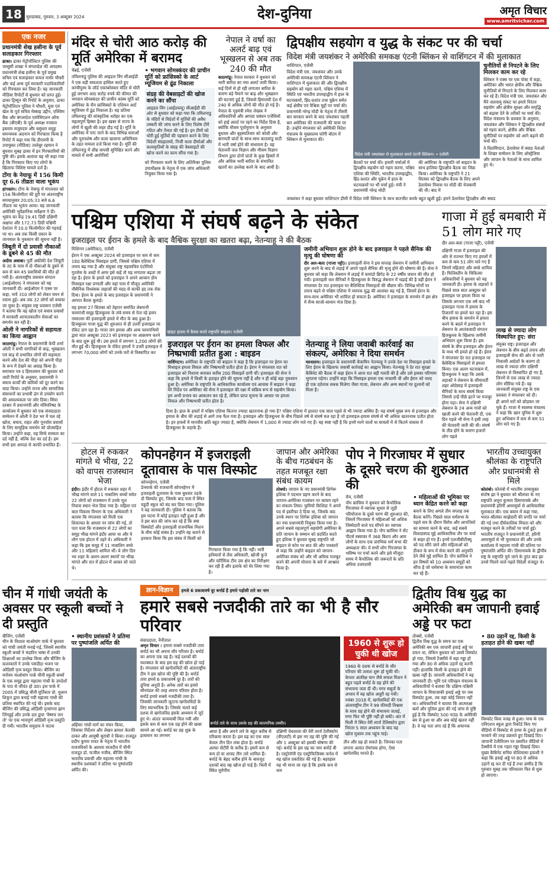18 मुरादाबाद, गुरुवार, 3 अक्टूबर 2024
देश-दुनिया
अमृत विचार
www.amritvichar.com
एक नजर
प्रधानमंत्री शेख हसीना के पूर्व सलाहकार गिरफ्तार
ढाका। ढाका मेट्रोपॉलिटन पुलिस की जासूसी शाखा ने बंगलादेश की अपदस्थ प्रधानमंत्री शेख हसीना के पूर्व प्रमुख सचिव एवं सलाहकार कमल नासेर चौधरी और कई अन्य पूर्व सरकारी पदाधिकारियों को गिरफ्तार कर लिया है। यह जानकारी मीडिया रिपोर्टों से बुधवार को प्राप्त हुई। ढाका ट्रिब्यून की रिपोर्ट के अनुसार, ढाका मेट्रोपॉलिटन पुलिस ने चौधरी, युवा एवं खेल के पूर्व सचिव मेस्बाह उद्दीन, एक्जिम बैंक और बंगलादेश एसोसिएशन ऑफ बैंक (बीएबी) के पूर्व अध्यक्ष नजरुल इस्लाम मजूमदार और बसुंधरा समूह समन्वयक अदनान को गिरफ्तार किया है रिपोर्ट में कहा गया कि डीएमपी के उपायुक्त (मीडिया) तालेबुर रहमान ने बुधवार सुबह ढाका में इन गिरफ्तारियों की पुष्टि की। इसके अलावा यह भी कहा गया है कि गिरफ्तार किए गए लोगों के खिलाफ विशिष्ट मामले दर्ज हैं।
टोंगा के नेयाफू में 156 किमी दूर 6.6 तीव्रता वाला भूकंप
हांगकांग। टोंगा के नेयाफू में मंगलवार को 156 किलोमीटर की दूरी पर अंतरराष्ट्रीय समयानुसार 20:05:33 बजे 6.6 तीव्रता का भूकंप आया। यह जानकारी अमेरिकी भूवैज्ञानिक सर्वेक्षण ने दी। भूकंप का केंद्र 19.41 डिग्री दक्षिणी अक्षांश और 172.73 डिग्री पश्चिमी देशांतर में 10.0 किलोमीटर की गहराई पर था। अब तक किसी प्रकार के जानमाल के नुकसान की सूचना नहीं है।
जिबूती में दो प्रवासी नौकाओं के डूबने से 45 की मौत
अदीस अबाबा। पूर्वी अफ्रीकी देश जिबूती के तट के पास में दो नौकाओं के डूबने से कम से कम 45 प्रवासियों की मौत हो गयी है। अंतरराष्ट्रीय प्रवासन संगठन (आईओएम) ने मंगलवार को यह जानकारी दी। आईओएम ने एक्स पर कहा, नावें 310 लोगों को लेकर यमन से रवाना हुई। अब तक 32 लोगों को बचाया जा चुका है। संयुक्त राष्ट्र प्रवासन एजेंसी ने बताया कि वह खोज एवं बचाव प्रयासों में सरकारी आपातकालीन सेवाओं का समर्थन कर रही है।
ओली ने नागरिकों से सहायता का किया आह्वान
काठमांडू। नेपाल के प्रधानमंत्री केपी शर्मा ओली ने सभी नागरिकों से बाढ़, भूस्खलन एवं बाढ़ से प्रभावित लोगों की सहायता करने और देश की पीड़ा को अपनी पीड़ा के रूप में देखने का आग्रह किया है। समाचार पत्र द हिमालयन की बुधवार को जारी रिपोर्ट के अनुसार, प्रधानमंत्री ने बचाव कार्यों की कमियों को दूर करने का वादा किया। उन्होंने राज्य और सामाजिक संसाधनों का प्रभावी ढंग से उपयोग करने की आवश्यकता पर जोर दिया। सिंघा दरबार में प्रधानमंत्री और मंत्रिपरिषद के कार्यालय में बुधवार को एक संवाददाता सम्मेलन में ओली ने देश भर में चल रहे खोज, बचाव, राहत और पुनर्वास प्रयासों के लिए सामूहिक समर्थन को प्रोत्साहित किया। उन्होंने कहा, यह सिर्फ सरकार का दर्द नहीं है, बल्कि देश का दर्द है। हम सभी इस आपदा से काफी प्रभावित हैं।
मंदिर से चोरी आठ करोड़ की मूर्ति अमेरिका में बरामद
चेन्नई, एजेंसी
तमिलनाडु पुलिस की आइडल विंग सीआईडी ने एक बड़ी सफलता हासिल करते हुए कांचीपुरम के लॉर्ड एकांबरेस्वरर मंदिर से चोरी हुई लगभग आठ करोड़ रुपये की कीमत की भगवान सोमस्कंदर की प्राचीन कांस्य मूर्ति को अमेरिका के सैन फ्रांसिस्को के एशियन आर्ट म्यूजियम में ढूंढ निकाला है। यह प्रतिमा तमिलनाडु की सांस्कृतिक धरोहर का एक महत्वपूर्ण हिस्सा है। इस खबर से राज्य के लोगों में खुशी की लहर दौड़ गई है। मूर्ति के अमेरिका में पाए जाने के बाद विभिन्न धाराओं और पुरावशेष और कला खजाना अधिनियम के तहत मामला दर्ज किया गया है। मूर्ति की तमिलनाडु में शीघ्र वापसी सुनिश्चित करने और मामले में सभी आरोपियों
• भगवान सोमस्कंदर की प्राचीन मूर्ति को फ्रांसिस्को के आर्ट म्यूजियम से ढूंढ निकाला
संग्रह की वेबसाइटों की खोज करने का सौंपा
आइडल विंग (आईडब्ल्यू) सीआईडी की ओर से बुधवार को कहा गया कि तमिलनाडु के मंदिरों से विदेशों में मूर्तियों की अवैध तस्करी की जांच करने के लिए विशेष टीमें गठित और तैनात की गई है। इन टीमों को चोरी हुई मूर्तियों की पहचान करने के लिए विदेशी संग्रहालयों, निजी कला दीर्घाओं और कलाकृतियों के संग्रह की वेबसाइटों की खोज करने का काम सौंपा गया है।
को गिरफ्तार करने के लिए अतिरिक्त पुलिस उपाधीक्षक के नेतृत्व में एक जांच अधिकारी नियुक्त किया गया है।
नेपाल ने वर्षा का अलर्ट बाढ़ एवं भूस्खलन से अब तक 240 की मौत
काठमांडू। नेपाल सरकार ने बुधवार को भारी बारिश का नया अलर्ट जारी किया। कई दिनों से हो रही लगातार बारिश के कारण बड़े पैमाने पर बाढ़ और भूस्खलन की घटनाएं हुई हैं, जिससे हिमालयी देश में 240 से अधिक लोगों की मौत हो गई है। नेपाल के गृहमंत्री रमेश लेखक ने अधिकारियों और आपदा प्रबंधन एजेंसियों को हाई अलर्ट पर रहने का निर्देश दिया है, क्योंकि मौसम पूर्वानुमान के अनुसार बुधवार और बृहस्पतिवार को कोशी और बागमती प्रांतों के साथ-साथ काठमांडू घाटी में भारी वर्षा होने की संभावना है। यह चेतावनी जल विज्ञान और मौसम विज्ञान विभाग द्वारा दोनों प्रांतों के कुछ हिस्सों में और अधिक भारी बारिश के संभावित खतरों का उल्लेख करने के बाद आयी है।
द्विपक्षीय सहयोग व युद्ध के संकट पर की चर्चा
विदेश मंत्री जयशंकर ने अमेरिकी समकक्ष एंटनी ब्लिंकन से वाशिंगटन में की मुलाकात
वाशिंगटन, एजेंसी
विदेश मंत्री एस. जयशंकर और उनके अमेरिकी समकक्ष एंटनी ब्लिंकन ने वाशिंगटन में मुलाकात की और द्विपक्षीय सहयोग को गहरा करने, पश्चिम एशिया में स्थिति एवं भारतीय उपमहाद्वीप में हाल के घटनाक्रमों, हिंद-प्रशांत तथा यूक्रेन समेत कई क्षेत्रीय एवं वैश्विक मुद्दों पर चर्चा की। प्रधानमंत्री नरेन्द्र मोदी के नेतृत्व में तीसरी बार सरकार बनने के बाद जयशंकर पहली बार अमेरिका की राजधानी की यात्रा पर हैं। उन्होंने मंगलवार को अमेरिकी विदेश मंत्रालय के मुख्यालय फॉगी बॉटम में ब्लिंकन से मुलाकात की।
विदेश मंत्री जयशंकर से मुलाकात करते एंटनी ब्लिंकन। • एजेंसी
बैठकों पर चर्चा की। हमारी चर्चाओं में द्विपक्षीय सहयोग को गहरा करना, पश्चिम एशिया की स्थिति, भारतीय उपमहाद्वीप, हिंद-प्रशांत और यूक्रेन में हाल के घटनाक्रमों पर भी चर्चा हुई। मंत्री ने प्रधानमंत्री नरेन्द्र मोदी
की अमेरिका के राष्ट्रपति जो बाइडन के साथ हालिया द्विपक्षीय बैठक का जिक्र किया। अमेरिका के राष्ट्रपति ने 21 सितंबर को द्विपक्षीय बैठक के लिए अपने डेलावेयर निवास पर मोदी की मेजबानी की थी। बाद में
चुनौतियों से निपटने के लिए मिलकर काम कर रहे
ब्लिंकन ने एक्स पर एक पोस्ट में कहा, अमेरिका और भारत क्षेत्रीय और वैश्विक चुनौतियों से निपटने के लिए मिलकर काम कर रहे हैं। विदेश मंत्री एस. जयशंकर और मैंने जलवायु संकट पर हमारे निरंतर सहयोग और क्षेत्रीय सुरक्षा और समृद्धि को बढ़ावा देने के तरीकों पर चर्चा की। विदेश मंत्रालय के प्रवक्ता के अनुसार, जयशंकर और ब्लिंकन ने द्विपक्षीय संबंधों को गहरा करने, क्षेत्रीय और वैश्विक चुनौतियों पर सहयोग को आगे बढ़ाने की चर्चा की।
वे विलमिंगटन, डेलावेयर में क्वाड नेताओं के शिखर सम्मेलन के लिए ऑस्ट्रेलिया और जापान के नेताओं के साथ शामिल हुए थे।
जयशंकर ने कहा बुधवार वाशिंगटन डीसी में विदेश मंत्री ब्लिंकन के साथ बातचीत करके बहुत खुशी हुई। हमने डेलावेयर द्विपक्षीय और क्वाड
पश्चिम एशिया में संघर्ष बढ़ने के संकेत
इजराइल पर ईरान के हमले के बाद वैश्विक सुरक्षा का खतरा बढ़ा, नेतन्याहू ने की बैठक
मिशिगन (अमेरिका), एजेंसी
ईरान ने एक अक्टूबर 2024 को इजराइल पर कम से कम 180 बैलेस्टिक मिसाइल दागीं, जिससे पश्चिम एशिया में तनाव बढ़ गया है और संयुक्त राष्ट्र महासचिव एंटोनियो गुतारेस के शब्दों में अगर इसे कहें तो यह लगातार बढ़ता जा रहा है। ईरान के हमले को इजराइल ने अपने आयरन डोम मिसाइल रक्षा प्रणाली और वहां पास में मौजूद अमेरिकी नौसैनिक विध्वंसक जहाजों की मदद से काफी हद तक रोक दिया। ईरान के हमले के बाद इजराइल के प्रधानमंत्री ने आपात बैठक बुलाई।
यह हमला 27 सितंबर को तेहरान समर्थित लेबनानी चरमपंथी समूह हिजबुल्ला के लंबे समय से नेता रहे हसन नसरल्ला की इजराइली हमले में मौत के बाद हुआ है। हिजबुल्ला गाजा युद्ध की शुरुआत से ही उत्तरी इजराइल पर रॉकेट दाग रहा है। गाजा जंग हमास और अन्य चरमपंथियों द्वारा सात अक्टूबर 2023 को इजराइल पर आक्रमण करने के बाद शुरू हुई थी। उस हमले में लगभग 1,200 लोगों की मौत हुई थी। हिजबुल्ला के रॉकेट हमलों ने उत्तरी इजराइल में लगभग 70,000 लोगों को उनके घरों से विस्थापित कर
व्हाइट हाउस में बैठक करते राष्ट्रपति बाइडन। एजेंसी
जमीनी अभियान शुरू होने के बाद इजराइल ने पहले सैनिक की मृत्यु की घोषणा की
दीर अल-बला (गाजा पट्टी)। इजराइली सेना ने इस सप्ताह लेबनान में जमीनी अभियान शुरू करने के बाद से लड़ाई में अपने पहले सैनिक की मृत्यु होने की घोषणा की है। सेना ने बुधवार को कहा कि लेबनान में लड़ाई में कमांडो ब्रिगेड के 22 वर्षीय जवान की मौत हो गयी। इजराइली थल सैनिकों ने हिजबुल्ला के विरुद्ध लेबनान में चढ़ाई की है वहीं ईरान ने मंगलवार देर रात इजराइल पर बैलिस्टिक मिसाइलों की बौछार की। विभिन्न मोर्चों पर तनाव बढ़ने से पश्चिम एशिया में व्यापक युद्ध की आशंका बढ़ गई है, जिसमें ईरान के साथ-साथ अमेरिका भी शामिल हो सकता है। अमेरिका ने इजराइल के समर्थन में इस क्षेत्र में सैन्य साजो-सामान भेज दिया है।
इजराइल पर ईरान का हमला विफल और निष्प्रभावी प्रतीत हुआ : बाइडन
वाशिंगटन। अमेरिका के राष्ट्रपति जो बाइडन ने कहा है कि इजराइल पर ईरान का मिसाइल हमला विफल और निष्प्रभावी प्रतीत होता है। ईरान ने मंगलवार रात को इजराइल को निशाना बनाकर करीब 200 मिसाइलें दागी थीं। इजराइल की सेना ने कहा कि हमले में किसी के हताहत होने की सूचना नहीं है और न ही कोई बड़ा नुकसान हुआ है। अमेरिका के राष्ट्रपति के आधिकारिक कार्यालय एवं आवास में बाइडन ने कहा मेरे निर्देश पर अमेरिका की सेना ने इजराइल की रक्षा में सक्रिय रूप से सहयोग किया। हम अभी प्रभाव का आकलन कर रहे हैं, लेकिन प्राप्त सूचना के आधार पर हमला विफल और निष्प्रभावी प्रतीत होता है।
नेतन्याहू ने लिया जवाबी कार्रवाई का संकल्प, अमेरिका ने दिया समर्थन
यरुशलम। इजराइल के प्रधानमंत्री बेंजामिन नेतन्याहू ने उनके देश पर मिसाइल हमले के लिए ईरान के खिलाफ जवाबी कार्रवाई का आह्वान किया। नेतन्याहू ने देर रात सुरक्षा कैबिनेट की बैठक में कहा ईरान ने आज रात बड़ी गलती की है और उसे इसका परिणाम भुगतना पड़ेगा। उन्होंने कहा कि मिसाइल हमला एक नाकामी थी और ईरान को जल्द ही एक दर्दनाक सबक मिलेगा जैसा गाजा, लेबनान और अन्य स्थानों पर दुश्मनों को मिला है।
दिया है। हाल के हफ्तों में पश्चिम एशिया कितना ज्यादा खतरनाक हो गया है? पश्चिम एशिया में हालात एक साल पहले से भी ज्यादा अस्थिर हैं। यह संघर्ष मुख्य रूप से इजराइल और हमास के बीच की लड़ाई से आगे तक फैल गया है। इजराइल और हिजबुल्ला के बीच पिछले वर्ष से संघर्ष चल रहा है जो इजराइल-हमास संघर्ष से भी अधिक खतरनाक प्रतीत होता है। इन हमलों में मानवीय क्षति बहुत ज्यादा है, क्योंकि लेबनान में 1,000 से ज्यादा लोग मारे गए हैं। यह स्पष्ट नहीं है कि इनमें मरने वालों या घायलों में से कितने वास्तव में हिजबुल्ला के लड़ाके हैं।
गाजा में हुई बमबारी में 51 लोग मारे गए
दीर अल-बला (गाजा पट्टी), एजेंसी
दक्षिणी गाजा में इजराइल की ओर से रातभर किए गए हमलों में कम से कम 51 लोग मारे गए हैं जिनमें महिलाएं और बच्चे शामिल हैं। फिलिस्तीन के चिकित्सा अधिकारियों ने बुधवार को यह जानकारी दी। हमास के लड़ाकों ने पिछले साल सात अक्टूबर को इजराइल पर हमला किया था जिसके लगभग एक वर्ष बाद भी इजराइल गाजा में हमास के ठिकानों पर हमले कर रहा है। इस बीच हमास के समर्थन में हमला करने के बदले में इजराइल ने लेबनान के आतंकवादी संगठन हिजबुल्ला के खिलाफ जमीनी अभियान शुरू किया है। इस संघर्ष के बीच इजराइल और ईरान के मध्य भी हमले हो रहे हैं। ईरान ने मंगलवार देर रात इजराइल पर बैलेस्टिक मिसाइलों से हमला किया। एक अलग घटनाक्रम में, हिजबुल्ला ने कहा कि उसके लड़ाकों ने लेबनान के सीमावर्ती शहर ओदेसाह में इजराइली सैनिकों के साथ संघर्ष किया जिससे उन्हें पीछे हटने पर मजबूर होना पड़ा। सेना ने दक्षिणी लेबनान के 24 अन्य गांवों को खाली करने की चेतावनी दी, एक दिन पहले भी सेना ने इसी तरह की चेतावनी जारी की थी। संघर्ष के तीव्र होने के कारण हजारों लोग पहले
लाख से ज्यादा लोग विस्थापित हुए: संरा
संयुक्त राष्ट्र। इजराइल और लेबनान के बीच बढ़ते तनाव और इजराइली सेना की ओर से जारी निकासी आदेशों के कारण दो लाख से ज्यादा लोग दक्षिणी लेबनान से विस्थापित हो गए हैं, जिनमें से एक लाख से ज्यादा लोग सीरिया गये हैं। यह जानकारी संयुक्त राष्ट्र के एक प्रवक्ता ने मंगलवार को दी।
ही अपने घरों को छोड़कर जा चुके हैं। गाजा में स्वास्थ्य मंत्रालय ने कहा कि खान यूनिस में शुरू हुए अभियान में कम से कम 51 लोग मारे गए हैं।
होटल में रुककर मांगते थे भीख, 22 को वापस राजस्थान भेजा
इंदौर। इंदौर में होटल में रुककर शहर में भीख मांगने वाले 11 नाबालिग बच्चों समेत 22 लोगों को राजस्थान में उनके मूल निवास स्थान भेज दिया गया है। महिला एवं बाल विकास विभाग के एक अधिकारी ने बताया कि मंगलवार को मिली एक शिकायत के आधार पर जांच की गई, तो पता चला कि राजस्थान से 22 लोगों का समूह भीख मांगने इंदौर आया था और ये लोग एक होटल में ठहरे थे। अधिकारी ने कहा कि इस समूह में 11 नाबालिग बच्चे और 11 महिलाएं शामिल थीं। ये लोग दिन भर शहर के अलग-अलग स्थानों पर भीख मांगते और रात में होटल में आकर सो जाते थे।
कोपनहेगन में इजराइली दूतावास के पास विस्फोट
कोपनहेगन, एजेंसी
डेनमार्क की राजधानी कोपनहेगन में इजराइली दूतावास के पास बुधवार तड़के दो विस्फोट हुए, जिसके बाद पास में स्थित यहूदी स्कूल को बंद कर दिया गया। पुलिस ने यह जानकारी दी। पुलिस ने बताया कि इस घटना में कोई हताहत नहीं हुआ है और वे इस बात की जांच कर रहे हैं कि क्या विस्फोटों और इजराइली राजनयिक मिशन के बीच कोई संबंध है। उन्होंने यह बताने से इनकार किया कि इस संबंध में किसी को
गिरफ्तार किया गया है कि नहीं। भारी हथियारों से लैस अधिकारी, खोजी कुत्ते और फॉरेंसिक टीम उस क्षेत्र का निरीक्षण कर रही हैं और इलाके को घेर लिया गया है।
जापान और अमेरिका के बीच गठबंधन के तहत मजबूत रक्षा संबंध कायम
तोक्यो। जापान के नए प्रधानमंत्री शिगेरू इशिबा ने पदभार ग्रहण करने के बाद जापान-अमेरिका गठबंधन पर कायम रहने का संकल्प लिया। फुमियो किशिदा ने अपने पद से इस्तीफा दे दिया था, जिसके बाद उनके स्थान पर शिगेरू इशिबा को जापान का नया प्रधानमंत्री नियुक्त किया गया है। अपने सबसे महत्वपूर्ण सहयोगी अमेरिका के प्रति जापान के सम्मान को प्रदर्शित करते हुए इशिबा ने बुधवार सुबह राष्ट्रपति जो बाइडन से फोन पर बात की और पत्रकारों से कहा कि उन्होंने बाइडन को जापान-अमेरिका संबंध को और भी अधिक मजबूत करने की अपनी योजना के बारे में आश्वस्त किया है।
पोप ने गिरजाघर में सुधार के दूसरे चरण की शुरुआत की
रोम, एजेंसी
पोप फ्रांसिस ने बुधवार को कैथोलिक गिरजाघर में व्यापक सुधार से जुड़ी परियोजना के दूसरे चरण की शुरुआत की, जिसमें गिरजाघर में महिलाओं को अधिक जिम्मेदारी वाले पद सौंपने का व्यापक आह्वान किया गया है। पोप फ्रांसिस ने सेंट पीटर्स स्क्वायर में 368 बिशप और आम लोगों के साथ एक प्रारंभिक धर्म सभा की अध्यक्षता की। ये सभी लोग गिरजाघर के भविष्य पर चर्चा करने और इसे मौजूदा समय में कैथोलिक की जरूरतों के प्रति अधिक उत्तरदायी
• महिलाओं की भूमिका पर ध्यान केंद्रित करने को कहा
बनाने के लिए अगले तीन सप्ताह तक बैठक करेंगे। पिछले साल धर्मसभा के पहले सत्र के दौरान विरोध और आपत्तियों का सामना करने के बाद, कई सबसे विवादास्पद मुद्दे आधिकारिक तौर पर चर्चा से बाहर हो गए हैं। इनमें एलजीबीटीक्यू को पद सौंपे जाने और महिलाओं को डीकन के रूप में सेवा करने की अनुमति देने जैसे मुद्दे शामिल हैं। पोप फ्रांसिस ने इन विषयों को 10 अध्ययन समूहों को सौंपा है जो धर्मसभा के समानांतर काम कर रहे हैं।
भारतीय उच्चायुक्त श्रीलंका के राष्ट्रपति और प्रधानमंत्री से मिले
कोलंबो। कोलंबो में भारतीय उच्चायुक्त संतोष झा ने बुधवार को श्रीलंका के नए राष्ट्रपति अनुरा कुमारा दिसानायके और प्रधानमंत्री हरिनी अमरसूर्या से आधिकारिक मुलाकात की। एक बयान में कहा गया, भारत-श्रीलंका साझेदारी की प्रगति पर चर्चा की गई तथा दीर्घकालिक मित्रता को और मजबूत करने के तरीकों पर चर्चा हुई। भारतीय राजदूत ने प्रधानमंत्री डॉ. हरिनी अमरसूर्या से भी मुलाकात की और उनके कार्यालय में महात्मा गांधी की प्रतिमा पर पुष्पांजलि अर्पित की। दिसानायके के द्वीपीय राष्ट्र के राष्ट्रपति चुने जाने के तुरंत बाद झा उनसे मिलने वाले पहले विदेशी राजदूत थे।
चीन में गांधी जयंती के अवसर पर स्कूली बच्चों ने दी प्रस्तुति
बीजिंग, एजेंसी
चीन के विशाल चाओयांग पार्क में बुधवार को गांधी जयंती मनाई गई, जिसमें स्थानीय स्कूली बच्चों ने मंदारिन भाषा में उनकी शिक्षाओं का उल्लेख किया और बीजिंग के कलाकारों ने उनके पसंदीदा भजन पर ओडिसी नृत्य प्रस्तुत किया। बीजिंग का मनोरम चाओयांग पार्क चीनी स्कूली बच्चों के एक समूह द्वारा महात्मा गांधी के उपदेशों के पाठ से जीवंत हो उठा। इस पार्क में 2005 में प्रसिद्ध चीनी मूर्तिकार प्रो. युआन शिकुन द्वारा बनाई गयी महात्मा गांधी की प्रतिमा स्थापित की गई थी। इसके बाद बीजिंग की प्रसिद्ध ओडिसी नृत्यांगना झांग जिंगहुई और उनके दल द्वारा 'वैष्णव जन तो' पर एक भावपूर्ण ओडिसी नृत्य प्रस्तुति दी गयी। भारतीय समुदाय ने नाटक
• स्थानीय प्रशंसकों ने प्रतिमा पर पुष्पांजलि अर्पित की
अहिंसाः गांधी मार्ग का मंचन किया, जिसका निर्देशन और लेखन क्रमशः केतकी ठाकर और आयुषी सुरांधी ने किया। राजदूत प्रदीप कुमार रावत के नेतृत्व में भारतीय राजनयिकों के अलावा मालदीव में चीनी राजदूत डॉ. फजील नजीब, बीजिंग स्थित भारतीय प्रवासी और महात्मा गांधी के स्थानीय प्रशंसकों ने प्रतिमा पर पुष्पांजलि अर्पित की।
ज्ञान-विज्ञान हमसे 6 प्रकाशवर्ष दूर बर्नार्ड है हमारे पड़ोसी तारे का नाम
हमारे सबसे नजदीकी तारे का भी है सौर परिवार
संवाददाता, नैनीताल
अमृत विचार : हमारा सबसे नजदीकी तारा बर्नार्ड का भी अपना सौर परिवार है। बर्नार्ड का अपना एक ग्रह है। कई दशकों की मशक्कत के बाद इस ग्रह की खोज हो पाई है। मंगलवार को खगोलविदों की अंतरराष्ट्रीय टीम ने इस खोज की पुष्टि की है। बर्नार्ड तारा हमसे 6 प्रकाशवर्ष दूर है। तारों की दुनिया अनूठी है। अनेक तारों का हमारे सौरमंडल की तरह अपना परिवार होता है। बर्नार्ड हमारे सबसे नजदीकी तारा है। जिसकी जानकारी जुटाना खगोलविदों के लिए स्वाभाविक है। जिसके चलते कई दशक से खगोलविद इसके अध्ययन में जुटे हुए थे। अंततः कामयाबी मिल गयी और इसके कम से कम एक ग्रह होने की खबर सामने आ गई। बर्नार्ड का ग्रह शुक्र के द्रव्यमान का लगभग
बर्नार्ड तारे के साथ उसके ग्रह की काल्पनिक तस्वीर।
आधा है और अपने तारे के बहुत करीब से परिक्रमा करता है। इस ग्रह का एक साल केवल तीन दिन लंबा होता है। बर्नार्ड अल्फा सेंटौरी के करीब है। इसमें कम से कम दो या शायद तीन तारे शामिल हैं। बर्नार्ड के बेहद करीब होने के बावजूद दशकों बाद यह खोज हो पाई है। चिली में स्थित यूरोपीय
दक्षिणी वेधशाला की वेरी लार्ज टेलीस्कोप (वीएलटी) से इस नए ग्रह की पुष्टि की गई और 1 अक्टूबर को इसकी घोषणा की गई। बर्नार्ड के इस ग्रह का नाम बर्नार्ड बी है। एस्ट्रोनॉमी एंड एस्ट्रोफिजिक्स जर्नल में यह खोज प्रकाशित की गई है। बहरहाल यह भी माना जा रहा है कि इसके कम से कम
1960 से शुरू हो चुकी थी खोज
1960 के दशक से बर्नार्ड के सौर परिवार की तलाश शुरू हो चुकी थी। केप्लर अंतरिक्ष यान जैसे सफल मिशन ने बहुत पहले बर्नार्ड के ग्रह होने की संभावना जता दी थी। मगर सबूतों के अभाव में यह खोज अधूरी रह गयी। नवंबर 2018 में, खगोलविदों की एक अंतरराष्ट्रीय टीम ने 99 फीसदी विश्वास के साथ ग्रह होने की संभावना जताई, मगर फिर भी पुष्टि नहीं हो सकी। अंत में चिली में स्थित वेरी लार्ज टेलिस्कोप द्वारा निरंतर 5 साल अध्ययन के बाद यह खोज मुकाम तक पहुंच पाई।
तीन और ग्रह हो सकते हैं। जिनका पता लगाना अत्यंत रोमांचक होगा, ऐसा खगोलविद मानते हैं।
द्वितीय विश्व युद्ध का अमेरिकी बम जापानी हवाई अड्डे पर फटा
तोक्यो, एजेंसी
द्वितीय विश्व युद्ध के समय का एक अमेरिकी बम एक जापानी हवाई अड्डे पर दफन था, लेकिन बुधवार को उसमें विस्फोट हो गया, जिससे टैक्सीवे में बड़ा गड्ढा हो गया और 80 से अधिक उड़ानें रद्द करनी पड़ीं। हालांकि किसी के हताहत होने की खबर नहीं है। जापानी अधिकारियों ने यह जानकारी दी। भूमि एवं परिवहन मंत्रालय के अधिकारियों ने बताया कि दक्षिण-पश्चिमी जापान के मियाजाकी हवाई अड्डे पर जब विस्फोट हुआ, तब वहां कोई विमान नहीं था। अधिकारियों ने बताया कि आत्मरक्षा बलों और पुलिस द्वारा की गई जांच से पुष्टि हुई है कि विस्फोट 500 पाउंड के अमेरिकी बम से हुआ था और अब कोई खतरा नहीं है। वे यह पता लगा रहे हैं कि अचानक
• 80 उड़ानें रद्द, किसी के हताहत होने की खबर नहीं
विस्फोट किस वजह से हुआ। पास के एक एविएशन स्कूल द्वारा रिकॉर्ड किए गए वीडियो में विस्फोट से डामर के टुकड़े हवा में फव्वारे की तरह उछलते हुए दिखाई दिए। जापानी टेलीविजन पर प्रसारित वीडियो में टैक्सीवे में एक गहरा गड्ढा दिखाई दिया। मुख्य कैबिनेट सचिव योशिमासा हयाशी ने कहा कि हवाई अड्डे पर 80 से अधिक उड़ानें रद्द कर दी गई हैं तथा उम्मीद है कि गुरुवार सुबह तक परिचालन फिर से शुरू हो जाएगा।